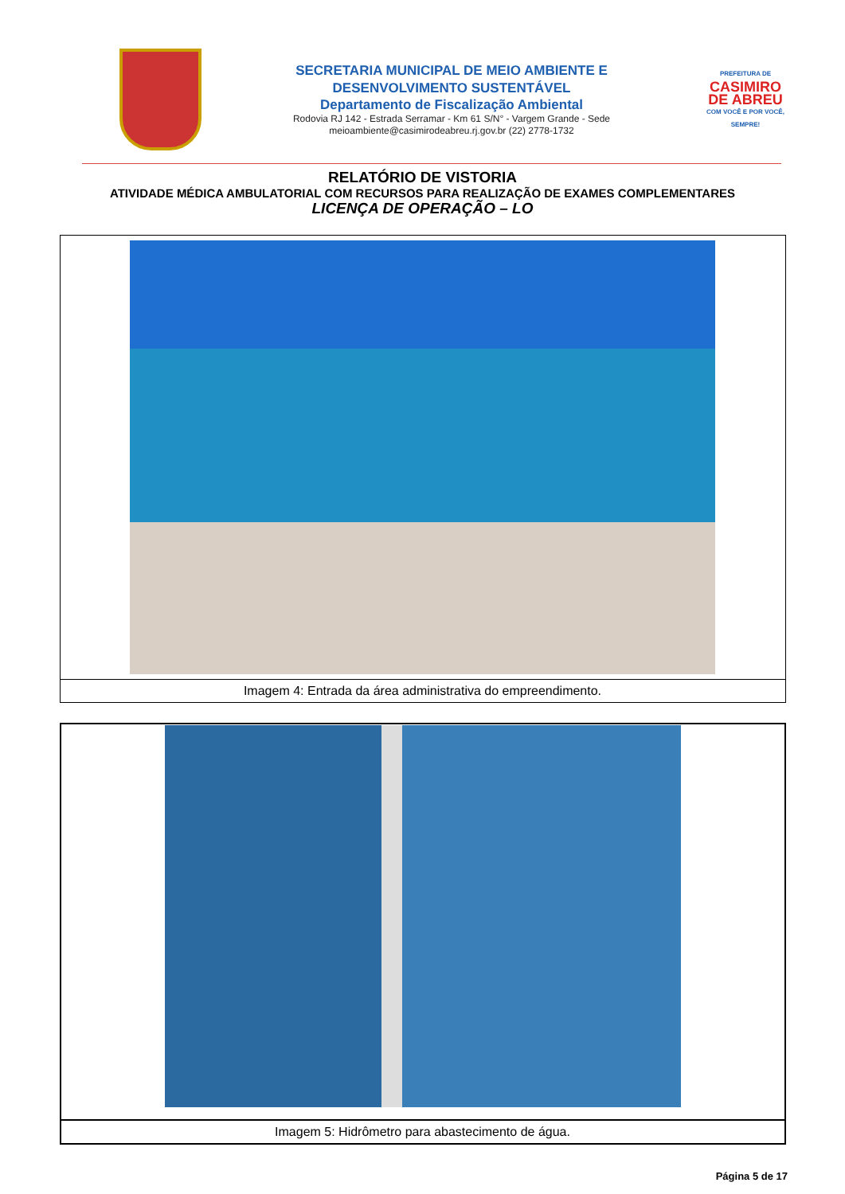SECRETARIA MUNICIPAL DE MEIO AMBIENTE E
DESENVOLVIMENTO SUSTENTÁVEL
Departamento de Fiscalização Ambiental
Rodovia RJ 142 - Estrada Serramar - Km 61 S/N° - Vargem Grande - Sede
meioambiente@casimirodeabreu.rj.gov.br (22) 2778-1732
PREFEITURA DE
CASIMIRO
DE ABREU
COM VOCÊ E POR VOCÊ, SEMPRE!
RELATÓRIO DE VISTORIA
ATIVIDADE MÉDICA AMBULATORIAL COM RECURSOS PARA REALIZAÇÃO DE EXAMES COMPLEMENTARES
LICENÇA DE OPERAÇÃO – LO
| Imagem 4: Entrada da área administrativa do empreendimento. |
| Imagem 5: Hidrômetro para abastecimento de água. |
Página 5 de 17